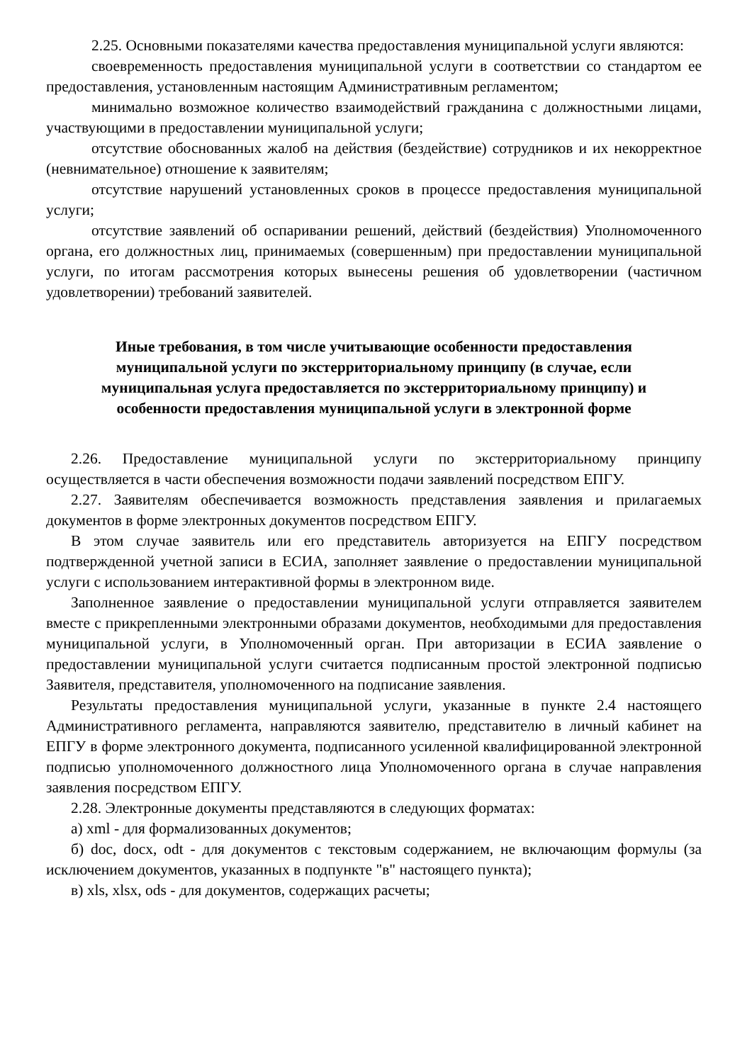2.25. Основными показателями качества предоставления муниципальной услуги являются:
своевременность предоставления муниципальной услуги в соответствии со стандартом ее предоставления, установленным настоящим Административным регламентом;
минимально возможное количество взаимодействий гражданина с должностными лицами, участвующими в предоставлении муниципальной услуги;
отсутствие обоснованных жалоб на действия (бездействие) сотрудников и их некорректное (невнимательное) отношение к заявителям;
отсутствие нарушений установленных сроков в процессе предоставления муниципальной услуги;
отсутствие заявлений об оспаривании решений, действий (бездействия) Уполномоченного органа, его должностных лиц, принимаемых (совершенным) при предоставлении муниципальной услуги, по итогам рассмотрения которых вынесены решения об удовлетворении (частичном удовлетворении) требований заявителей.
Иные требования, в том числе учитывающие особенности предоставления муниципальной услуги по экстерриториальному принципу (в случае, если муниципальная услуга предоставляется по экстерриториальному принципу) и особенности предоставления муниципальной услуги в электронной форме
2.26. Предоставление муниципальной услуги по экстерриториальному принципу осуществляется в части обеспечения возможности подачи заявлений посредством ЕПГУ.
2.27. Заявителям обеспечивается возможность представления заявления и прилагаемых документов в форме электронных документов посредством ЕПГУ.
В этом случае заявитель или его представитель авторизуется на ЕПГУ посредством подтвержденной учетной записи в ЕСИА, заполняет заявление о предоставлении муниципальной услуги с использованием интерактивной формы в электронном виде.
Заполненное заявление о предоставлении муниципальной услуги отправляется заявителем вместе с прикрепленными электронными образами документов, необходимыми для предоставления муниципальной услуги, в Уполномоченный орган. При авторизации в ЕСИА заявление о предоставлении муниципальной услуги считается подписанным простой электронной подписью Заявителя, представителя, уполномоченного на подписание заявления.
Результаты предоставления муниципальной услуги, указанные в пункте 2.4 настоящего Административного регламента, направляются заявителю, представителю в личный кабинет на ЕПГУ в форме электронного документа, подписанного усиленной квалифицированной электронной подписью уполномоченного должностного лица Уполномоченного органа в случае направления заявления посредством ЕПГУ.
2.28. Электронные документы представляются в следующих форматах:
а) xml - для формализованных документов;
б) doc, docx, odt - для документов с текстовым содержанием, не включающим формулы (за исключением документов, указанных в подпункте "в" настоящего пункта);
в) xls, xlsx, ods - для документов, содержащих расчеты;